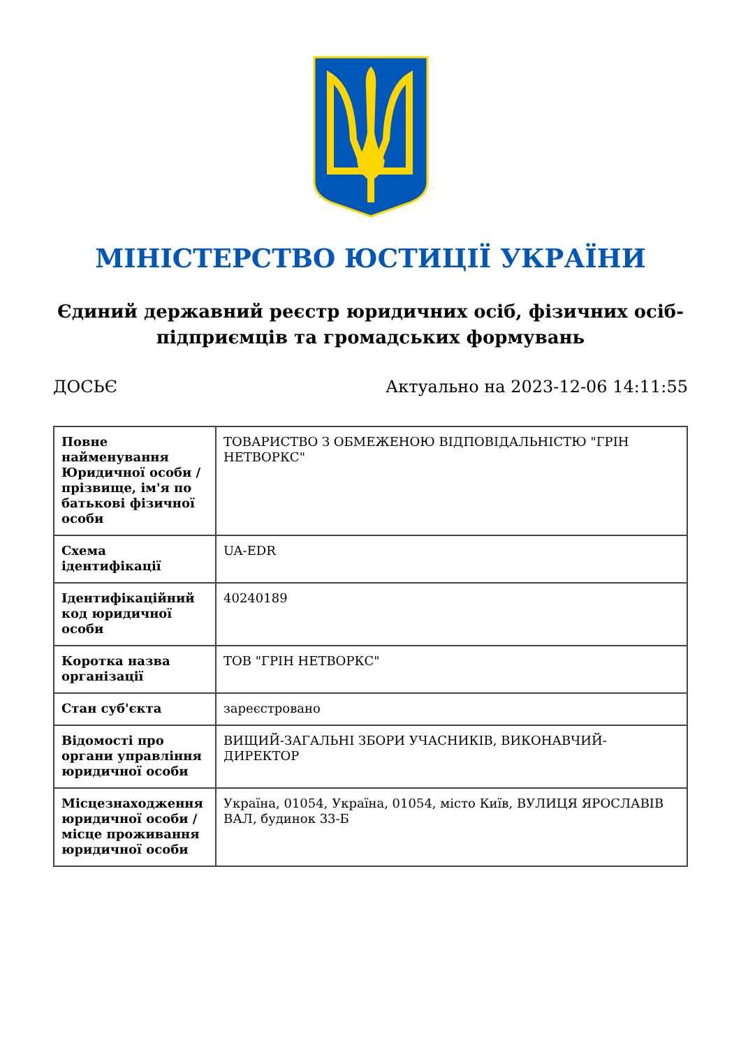МІНІСТЕРСТВО ЮСТИЦІЇ УКРАЇНИ
Єдиний державний реєстр юридичних осіб, фізичних осіб-підприємців та громадських формувань
ДОСЬЄ Актуально на 2023-12-06 14:11:55
| Повне найменування Юридичної особи / прізвище, ім'я по батькові фізичної особи | ТОВАРИСТВО З ОБМЕЖЕНОЮ ВІДПОВІДАЛЬНІСТЮ "ГРІН НЕТВОРКС" |
| Схема ідентифікації | UA-EDR |
| Ідентифікаційний код юридичної особи | 40240189 |
| Коротка назва організації | ТОВ "ГРІН НЕТВОРКС" |
| Стан суб'єкта | зареєстровано |
| Відомості про органи управління юридичної особи | ВИЩИЙ-ЗАГАЛЬНІ ЗБОРИ УЧАСНИКІВ, ВИКОНАВЧИЙ-ДИРЕКТОР |
| Місцезнаходження юридичної особи / місце проживання юридичної особи | Україна, 01054, Україна, 01054, місто Київ, ВУЛИЦЯ ЯРОСЛАВІВ ВАЛ, будинок 33-Б |